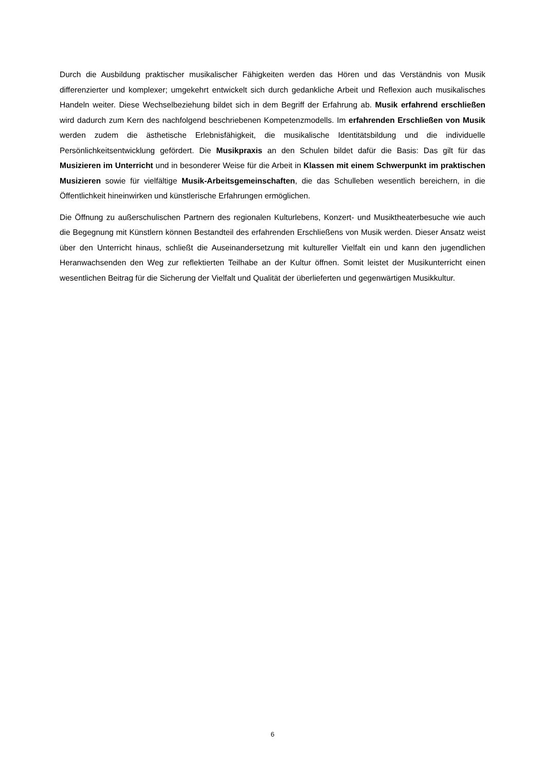Durch die Ausbildung praktischer musikalischer Fähigkeiten werden das Hören und das Verständnis von Musik differenzierter und komplexer; umgekehrt entwickelt sich durch gedankliche Arbeit und Reflexion auch musikalisches Handeln weiter. Diese Wechselbeziehung bildet sich in dem Begriff der Erfahrung ab. Musik erfahrend erschließen wird dadurch zum Kern des nachfolgend beschriebenen Kompetenzmo­dells. Im erfahrenden Erschließen von Musik werden zudem die ästhetische Erlebnisfähigkeit, die mu­sikalische Identitätsbildung und die individuelle Persönlichkeitsentwicklung gefördert. Die Musikpraxis an den Schulen bildet dafür die Basis: Das gilt für das Musizieren im Unterricht und in besonderer Weise für die Arbeit in Klassen mit einem Schwerpunkt im praktischen Musizieren sowie für vielfältige Musik-Arbeitsgemeinschaften, die das Schulleben wesentlich bereichern, in die Öffentlichkeit hineinwirken und künstlerische Erfahrungen ermöglichen.
Die Öffnung zu außerschulischen Partnern des regionalen Kulturlebens, Konzert- und Musiktheater­besuche wie auch die Begegnung mit Künstlern können Bestandteil des erfahrenden Erschließens von Musik werden. Dieser Ansatz weist über den Unterricht hinaus, schließt die Auseinandersetzung mit kultureller Vielfalt ein und kann den jugendlichen Heranwachsenden den Weg zur reflektierten Teilhabe an der Kultur öffnen. Somit leistet der Musikunterricht einen wesentlichen Beitrag für die Sicherung der Vielfalt und Qualität der überlieferten und gegenwärtigen Musikkultur.
6